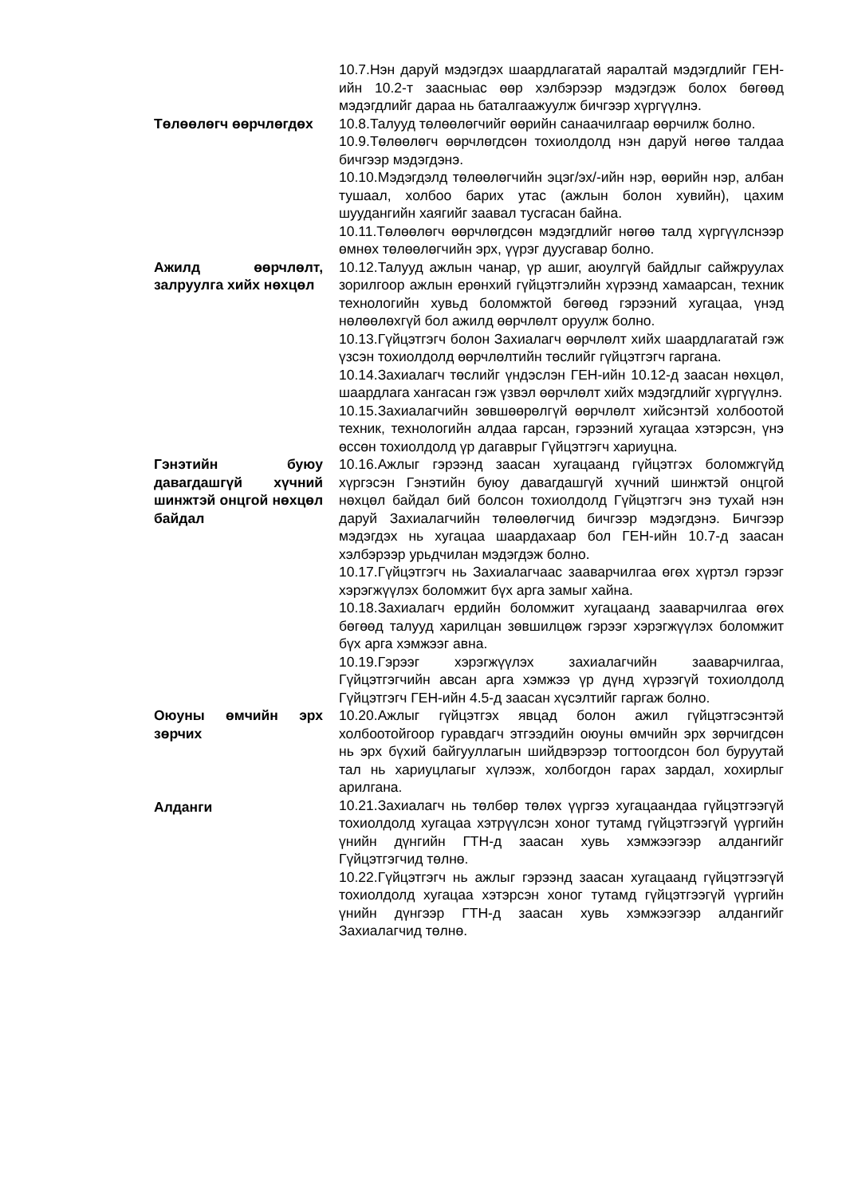10.7.Нэн даруй мэдэгдэх шаардлагатай яаралтай мэдэгдлийг ГЕН-ийн 10.2-т заасныас өөр хэлбэрээр мэдэгдэж болох бөгөөд мэдэгдлийг дараа нь баталгаажуулж бичгээр хүргүүлнэ.
Төлөөлөгч өөрчлөгдөх 10.8.Талууд төлөөлөгчийг өөрийн санаачилгаар өөрчилж болно.
10.9.Төлөөлөгч өөрчлөгдсөн тохиолдолд нэн даруй нөгөө талдаа бичгээр мэдэгдэнэ.
10.10.Мэдэгдэлд төлөөлөгчийн эцэг/эх/-ийн нэр, өөрийн нэр, албан тушаал, холбоо барих утас (ажлын болон хувийн), цахим шуудангийн хаягийг заавал тусгасан байна.
10.11.Төлөөлөгч өөрчлөгдсөн мэдэгдлийг нөгөө талд хүргүүлснээр өмнөх төлөөлөгчийн эрх, үүрэг дуусгавар болно.
Ажилд өөрчлөлт, залруулга хийх нөхцөл
10.12.Талууд ажлын чанар, үр ашиг, аюулгүй байдлыг сайжруулах зорилгоор ажлын ерөнхий гүйцэтгэлийн хүрээнд хамаарсан, техник технологийн хувьд боломжтой бөгөөд гэрээний хугацаа, үнэд нөлөөлөхгүй бол ажилд өөрчлөлт оруулж болно.
10.13.Гүйцэтгэгч болон Захиалагч өөрчлөлт хийх шаардлагатай гэж үзсэн тохиолдолд өөрчлөлтийн төслийг гүйцэтгэгч гаргана.
10.14.Захиалагч төслийг үндэслэн ГЕН-ийн 10.12-д заасан нөхцөл, шаардлага хангасан гэж үзвэл өөрчлөлт хийх мэдэгдлийг хүргүүлнэ.
10.15.Захиалагчийн зөвшөөрөлгүй өөрчлөлт хийсэнтэй холбоотой техник, технологийн алдаа гарсан, гэрээний хугацаа хэтэрсэн, үнэ өссөн тохиолдолд үр дагаврыг Гүйцэтгэгч хариуцна.
Гэнэтийн буюу давагдашгүй хүчний шинжтэй онцгой нөхцөл байдал
10.16.Ажлыг гэрээнд заасан хугацаанд гүйцэтгэх боломжгүйд хүргэсэн Гэнэтийн буюу давагдашгүй хүчний шинжтэй онцгой нөхцөл байдал бий болсон тохиолдолд Гүйцэтгэгч энэ тухай нэн даруй Захиалагчийн төлөөлөгчид бичгээр мэдэгдэнэ. Бичгээр мэдэгдэх нь хугацаа шаардахаар бол ГЕН-ийн 10.7-д заасан хэлбэрээр урьдчилан мэдэгдэж болно.
10.17.Гүйцэтгэгч нь Захиалагчаас зааварчилгаа өгөх хүртэл гэрээг хэрэгжүүлэх боломжит бүх арга замыг хайна.
10.18.Захиалагч ердийн боломжит хугацаанд зааварчилгаа өгөх бөгөөд талууд харилцан зөвшилцөж гэрээг хэрэгжүүлэх боломжит бүх арга хэмжээг авна.
10.19.Гэрээг хэрэгжүүлэх захиалагчийн зааварчилгаа, Гүйцэтгэгчийн авсан арга хэмжээ үр дүнд хүрээгүй тохиолдолд Гүйцэтгэгч ГЕН-ийн 4.5-д заасан хүсэлтийг гаргаж болно.
Оюуны өмчийн эрх зөрчих
10.20.Ажлыг гүйцэтгэх явцад болон ажил гүйцэтгэсэнтэй холбоотойгоор гуравдагч этгээдийн оюуны өмчийн эрх зөрчигдсөн нь эрх бүхий байгууллагын шийдвэрээр тогтоогдсон бол буруутай тал нь хариуцлагыг хүлээж, холбогдон гарах зардал, хохирлыг арилгана.
Алданги 10.21.Захиалагч нь төлбөр төлөх үүргээ хугацаандаа гүйцэтгээгүй тохиолдолд хугацаа хэтрүүлсэн хоног тутамд гүйцэтгээгүй үүргийн үнийн дүнгийн ГТН-д заасан хувь хэмжээгээр алдангийг Гүйцэтгэгчид төлнө.
10.22.Гүйцэтгэгч нь ажлыг гэрээнд заасан хугацаанд гүйцэтгээгүй тохиолдолд хугацаа хэтэрсэн хоног тутамд гүйцэтгээгүй үүргийн үнийн дүнгээр ГТН-д заасан хувь хэмжээгээр алдангийг Захиалагчид төлнө.